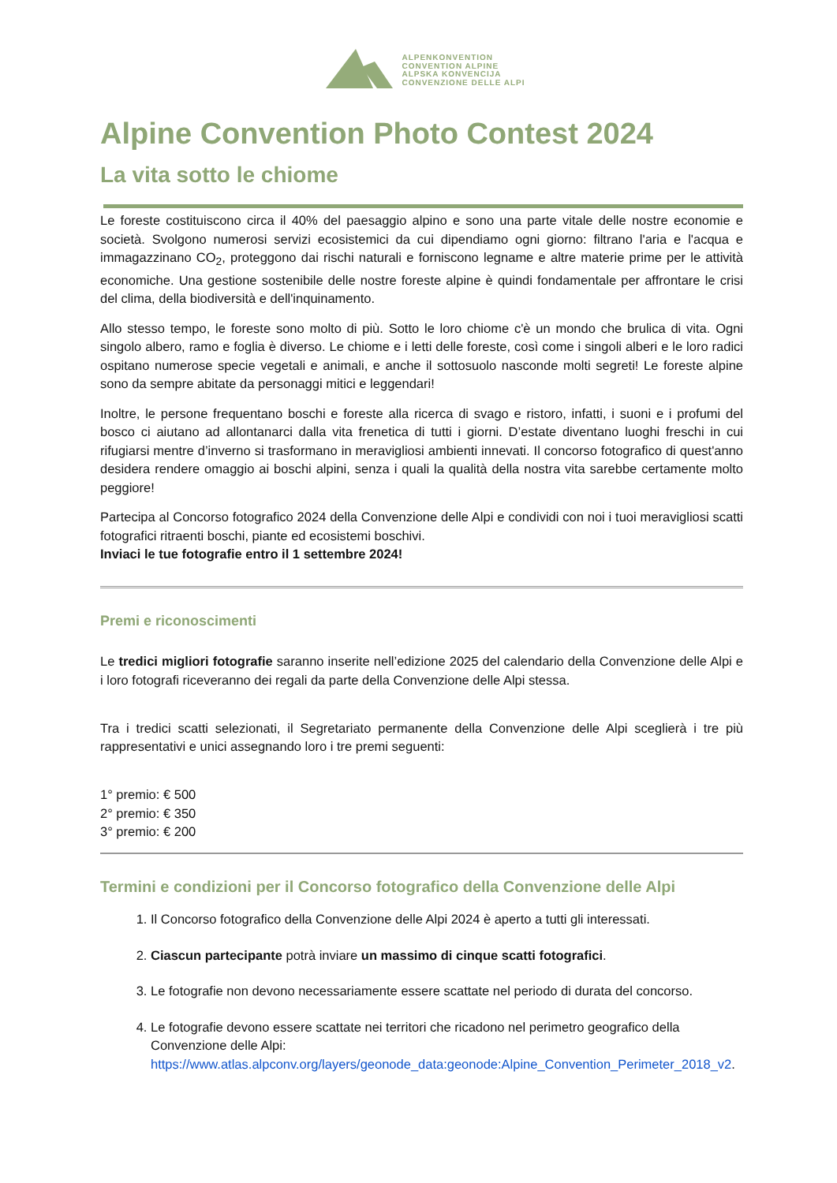ALPENKONVENTION
CONVENTION ALPINE
ALPSKA KONVENCIJA
CONVENZIONE DELLE ALPI
Alpine Convention Photo Contest 2024
La vita sotto le chiome
Le foreste costituiscono circa il 40% del paesaggio alpino e sono una parte vitale delle nostre economie e società. Svolgono numerosi servizi ecosistemici da cui dipendiamo ogni giorno: filtrano l'aria e l'acqua e immagazzinano CO<sub>2</sub>, proteggono dai rischi naturali e forniscono legname e altre materie prime per le attività economiche. Una gestione sostenibile delle nostre foreste alpine è quindi fondamentale per affrontare le crisi del clima, della biodiversità e dell'inquinamento.
Allo stesso tempo, le foreste sono molto di più. Sotto le loro chiome c'è un mondo che brulica di vita. Ogni singolo albero, ramo e foglia è diverso. Le chiome e i letti delle foreste, così come i singoli alberi e le loro radici ospitano numerose specie vegetali e animali, e anche il sottosuolo nasconde molti segreti! Le foreste alpine sono da sempre abitate da personaggi mitici e leggendari!
Inoltre, le persone frequentano boschi e foreste alla ricerca di svago e ristoro, infatti, i suoni e i profumi del bosco ci aiutano ad allontanarci dalla vita frenetica di tutti i giorni. D’estate diventano luoghi freschi in cui rifugiarsi mentre d’inverno si trasformano in meravigliosi ambienti innevati. Il concorso fotografico di quest'anno desidera rendere omaggio ai boschi alpini, senza i quali la qualità della nostra vita sarebbe certamente molto peggiore!
Partecipa al Concorso fotografico 2024 della Convenzione delle Alpi e condividi con noi i tuoi meravigliosi scatti fotografici ritraenti boschi, piante ed ecosistemi boschivi.
Inviaci le tue fotografie entro il 1 settembre 2024!
Premi e riconoscimenti
Le tredici migliori fotografie saranno inserite nell’edizione 2025 del calendario della Convenzione delle Alpi e i loro fotografi riceveranno dei regali da parte della Convenzione delle Alpi stessa.
Tra i tredici scatti selezionati, il Segretariato permanente della Convenzione delle Alpi sceglierà i tre più rappresentativi e unici assegnando loro i tre premi seguenti:
1° premio: € 500
2° premio: € 350
3° premio: € 200
Termini e condizioni per il Concorso fotografico della Convenzione delle Alpi
1. Il Concorso fotografico della Convenzione delle Alpi 2024 è aperto a tutti gli interessati.
2. Ciascun partecipante potrà inviare un massimo di cinque scatti fotografici.
3. Le fotografie non devono necessariamente essere scattate nel periodo di durata del concorso.
4. Le fotografie devono essere scattate nei territori che ricadono nel perimetro geografico della Convenzione delle Alpi: https://www.atlas.alpconv.org/layers/geonode_data:geonode:Alpine_Convention_Perimeter_2018_v2.